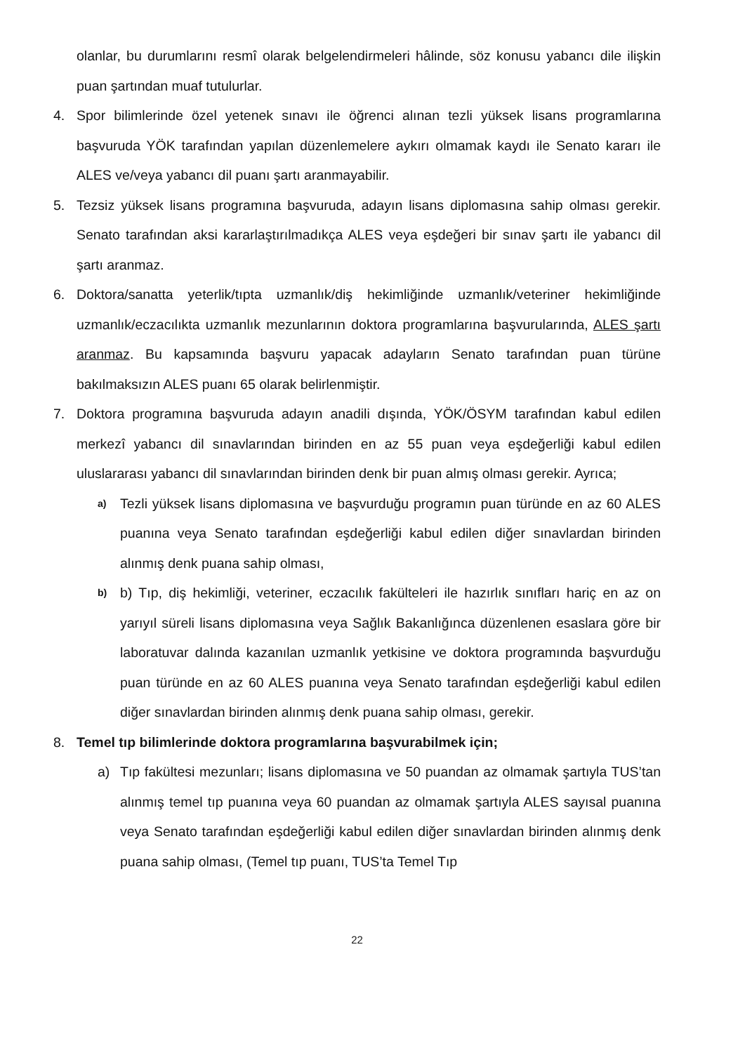olanlar, bu durumlarını resmî olarak belgelendirmeleri hâlinde, söz konusu yabancı dile ilişkin puan şartından muaf tutulurlar.
4. Spor bilimlerinde özel yetenek sınavı ile öğrenci alınan tezli yüksek lisans programlarına başvuruda YÖK tarafından yapılan düzenlemelere aykırı olmamak kaydı ile Senato kararı ile ALES ve/veya yabancı dil puanı şartı aranmayabilir.
5. Tezsiz yüksek lisans programına başvuruda, adayın lisans diplomasına sahip olması gerekir. Senato tarafından aksi kararlaştırılmadıkça ALES veya eşdeğeri bir sınav şartı ile yabancı dil şartı aranmaz.
6. Doktora/sanatta yeterlik/tıpta uzmanlık/diş hekimliğinde uzmanlık/veteriner hekimliğinde uzmanlık/eczacılıkta uzmanlık mezunlarının doktora programlarına başvurularında, ALES şartı aranmaz. Bu kapsamında başvuru yapacak adayların Senato tarafından puan türüne bakılmaksızın ALES puanı 65 olarak belirlenmiştir.
7. Doktora programına başvuruda adayın anadili dışında, YÖK/ÖSYM tarafından kabul edilen merkezî yabancı dil sınavlarından birinden en az 55 puan veya eşdeğerliği kabul edilen uluslararası yabancı dil sınavlarından birinden denk bir puan almış olması gerekir. Ayrıca;
a) Tezli yüksek lisans diplomasına ve başvurduğu programın puan türünde en az 60 ALES puanına veya Senato tarafından eşdeğerliği kabul edilen diğer sınavlardan birinden alınmış denk puana sahip olması,
b) b) Tıp, diş hekimliği, veteriner, eczacılık fakülteleri ile hazırlık sınıfları hariç en az on yarıyıl süreli lisans diplomasına veya Sağlık Bakanlığınca düzenlenen esaslara göre bir laboratuvar dalında kazanılan uzmanlık yetkisine ve doktora programında başvurduğu puan türünde en az 60 ALES puanına veya Senato tarafından eşdeğerliği kabul edilen diğer sınavlardan birinden alınmış denk puana sahip olması, gerekir.
8. Temel tıp bilimlerinde doktora programlarına başvurabilmek için;
a) Tıp fakültesi mezunları; lisans diplomasına ve 50 puandan az olmamak şartıyla TUS’tan alınmış temel tıp puanına veya 60 puandan az olmamak şartıyla ALES sayısal puanına veya Senato tarafından eşdeğerliği kabul edilen diğer sınavlardan birinden alınmış denk puana sahip olması, (Temel tıp puanı, TUS’ta Temel Tıp
22